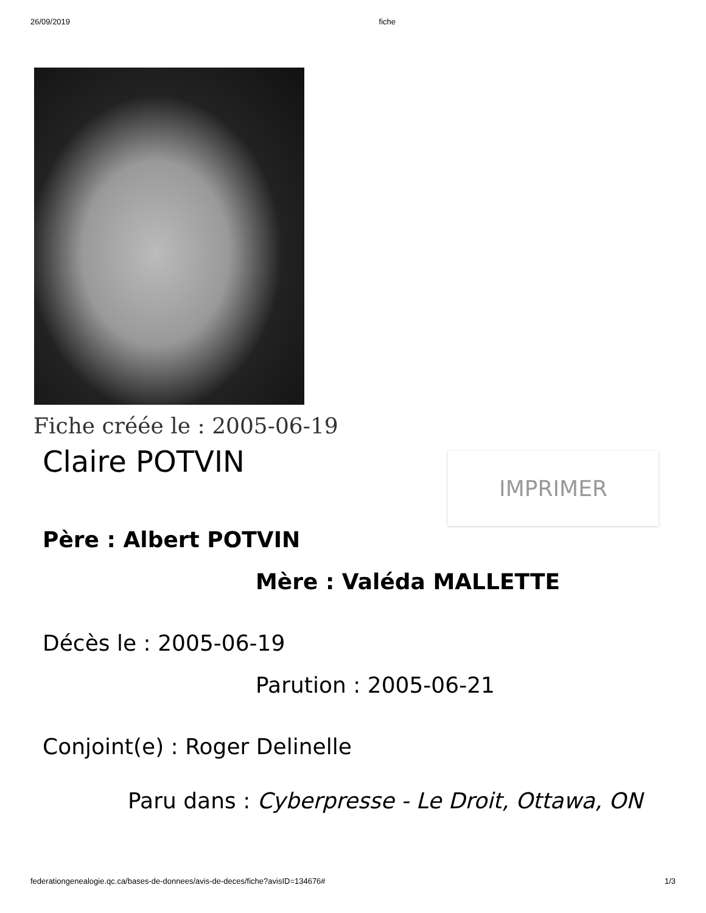26/09/2019 fiche
Fiche créée le : 2005-06-19
Claire POTVIN
IMPRIMER
Père : Albert POTVIN
Mère : Valéda MALLETTE
Décès le : 2005-06-19
Parution : 2005-06-21
Conjoint(e) : Roger Delinelle
Paru dans : Cyberpresse - Le Droit, Ottawa, ON
federationgenealogie.qc.ca/bases-de-donnees/avis-de-deces/fiche?avisID=134676# 1/3